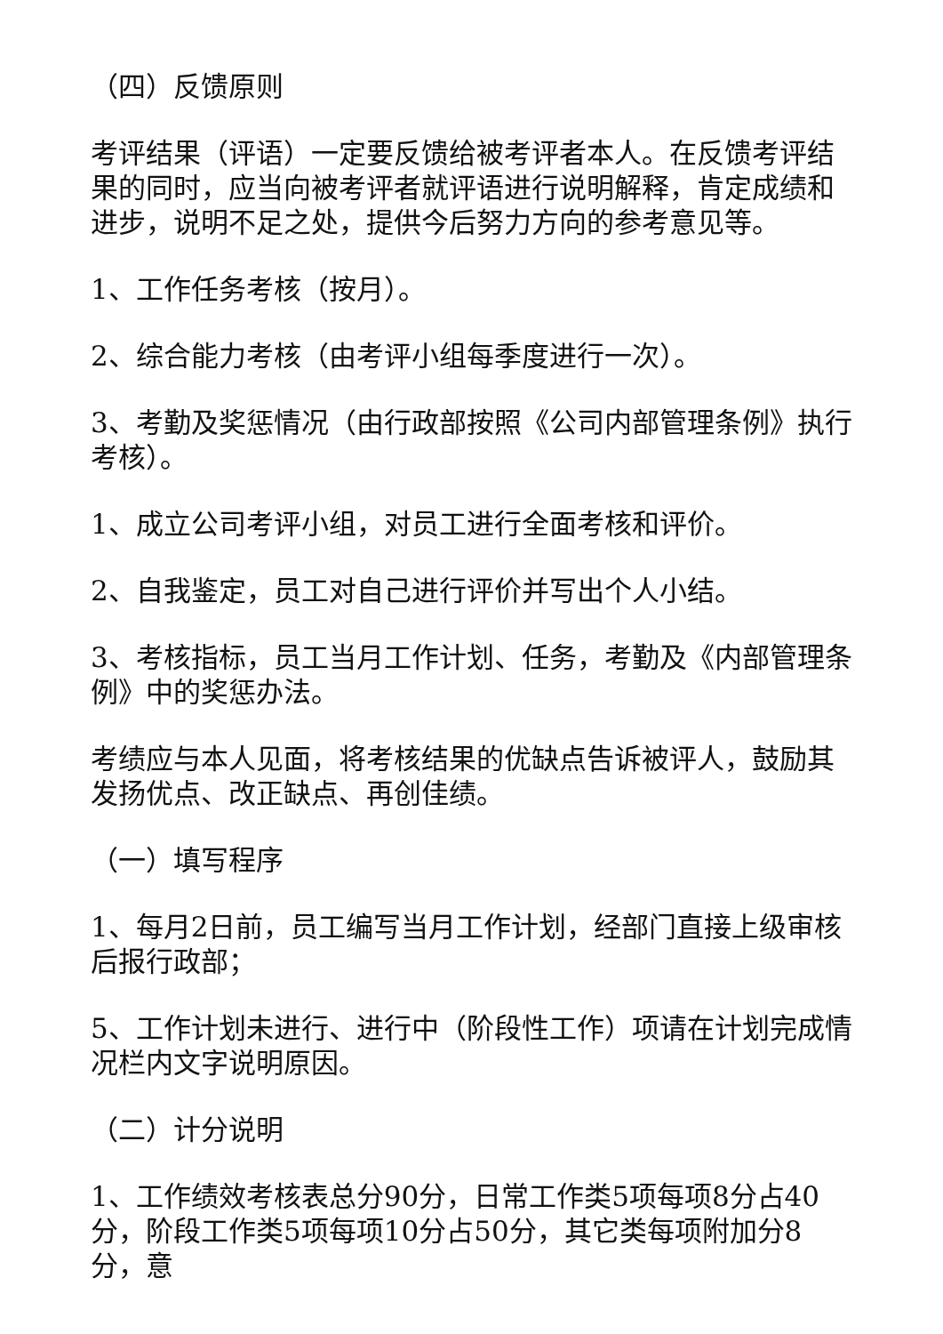（四）反馈原则
考评结果（评语）一定要反馈给被考评者本人。在反馈考评结果的同时，应当向被考评者就评语进行说明解释，肯定成绩和进步，说明不足之处，提供今后努力方向的参考意见等。
1、工作任务考核（按月）。
2、综合能力考核（由考评小组每季度进行一次）。
3、考勤及奖惩情况（由行政部按照《公司内部管理条例》执行考核）。
1、成立公司考评小组，对员工进行全面考核和评价。
2、自我鉴定，员工对自己进行评价并写出个人小结。
3、考核指标，员工当月工作计划、任务，考勤及《内部管理条例》中的奖惩办法。
考绩应与本人见面，将考核结果的优缺点告诉被评人，鼓励其发扬优点、改正缺点、再创佳绩。
（一）填写程序
1、每月2日前，员工编写当月工作计划，经部门直接上级审核后报行政部；
5、工作计划未进行、进行中（阶段性工作）项请在计划完成情况栏内文字说明原因。
（二）计分说明
1、工作绩效考核表总分90分，日常工作类5项每项8分占40分，阶段工作类5项每项10分占50分，其它类每项附加分8分，意